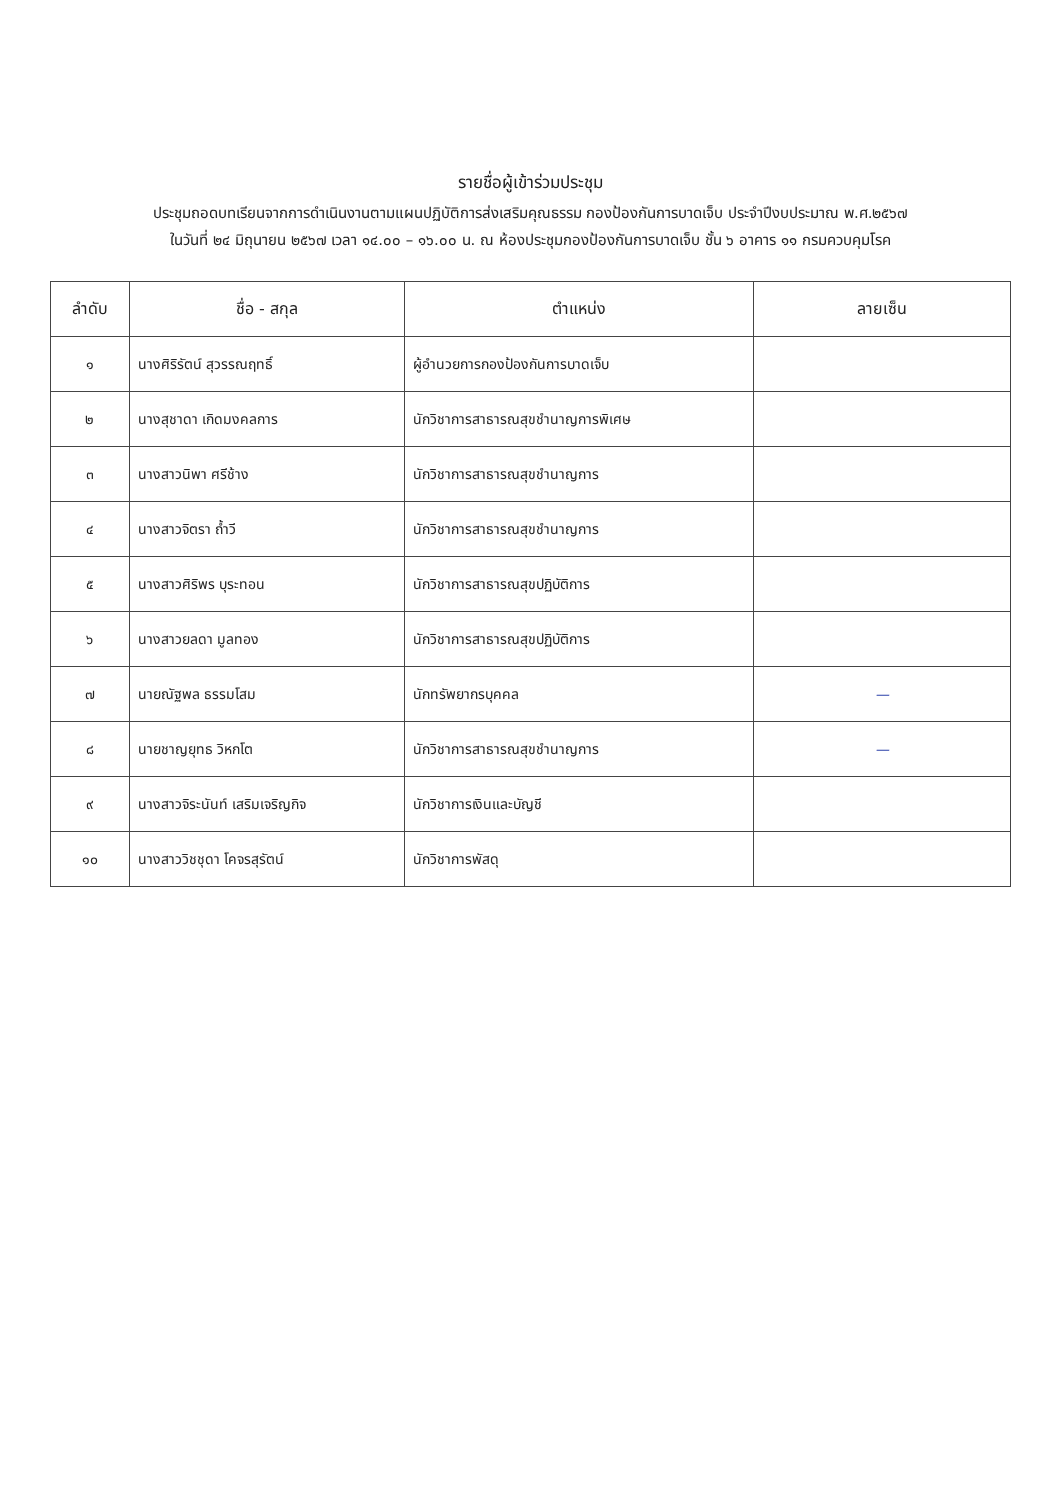รายชื่อผู้เข้าร่วมประชุม
ประชุมถอดบทเรียนจากการดำเนินงานตามแผนปฏิบัติการส่งเสริมคุณธรรม กองป้องกันการบาดเจ็บ ประจำปีงบประมาณ พ.ศ.๒๕๖๗
ในวันที่ ๒๔ มิถุนายน ๒๕๖๗ เวลา ๑๔.๐๐ – ๑๖.๐๐ น. ณ ห้องประชุมกองป้องกันการบาดเจ็บ ชั้น ๖ อาคาร ๑๑ กรมควบคุมโรค
| ลำดับ | ชื่อ - สกุล | ตำแหน่ง | ลายเซ็น |
| --- | --- | --- | --- |
| ๑ | นางศิริรัตน์ สุวรรณฤทธิ์ | ผู้อำนวยการกองป้องกันการบาดเจ็บ | |
| ๒ | นางสุชาดา เกิดมงคลการ | นักวิชาการสาธารณสุขชำนาญการพิเศษ | |
| ๓ | นางสาวนิพา ศรีช้าง | นักวิชาการสาธารณสุขชำนาญการ | |
| ๔ | นางสาวจิตรา ถ้ำวี | นักวิชาการสาธารณสุขชำนาญการ | |
| ๕ | นางสาวศิริพร บุระทอน | นักวิชาการสาธารณสุขปฏิบัติการ | |
| ๖ | นางสาวยลดา มูลทอง | นักวิชาการสาธารณสุขปฏิบัติการ | |
| ๗ | นายณัฐพล ธรรมโสม | นักทรัพยากรบุคคล | — |
| ๘ | นายชาญยุทธ วิหกโต | นักวิชาการสาธารณสุขชำนาญการ | — |
| ๙ | นางสาวจิระนันท์ เสริมเจริญกิจ | นักวิชาการเงินและบัญชี | |
| ๑๐ | นางสาววิชชุดา โคจรสุรัตน์ | นักวิชาการพัสดุ | |